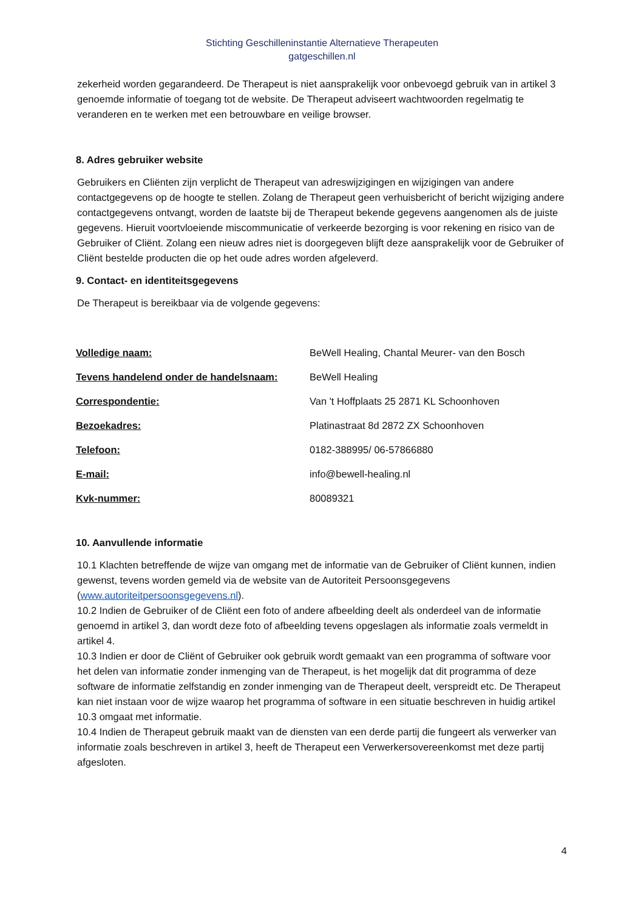Stichting Geschilleninstantie Alternatieve Therapeuten
gatgeschillen.nl
zekerheid worden gegarandeerd. De Therapeut is niet aansprakelijk voor onbevoegd gebruik van in artikel 3 genoemde informatie of toegang tot de website. De Therapeut adviseert wachtwoorden regelmatig te veranderen en te werken met een betrouwbare en veilige browser.
8. Adres gebruiker website
Gebruikers en Cliënten zijn verplicht de Therapeut van adreswijzigingen en wijzigingen van andere contactgegevens op de hoogte te stellen. Zolang de Therapeut geen verhuisbericht of bericht wijziging andere contactgegevens ontvangt, worden de laatste bij de Therapeut bekende gegevens aangenomen als de juiste gegevens. Hieruit voortvloeiende miscommunicatie of verkeerde bezorging is voor rekening en risico van de Gebruiker of Cliënt. Zolang een nieuw adres niet is doorgegeven blijft deze aansprakelijk voor de Gebruiker of Cliënt bestelde producten die op het oude adres worden afgeleverd.
9. Contact- en identiteitsgegevens
De Therapeut is bereikbaar via de volgende gegevens:
| Volledige naam: | BeWell Healing, Chantal Meurer- van den Bosch |
| Tevens handelend onder de handelsnaam: | BeWell Healing |
| Correspondentie: | Van 't Hoffplaats 25 2871 KL Schoonhoven |
| Bezoekadres: | Platinastraat 8d 2872 ZX Schoonhoven |
| Telefoon: | 0182-388995/ 06-57866880 |
| E-mail: | info@bewell-healing.nl |
| Kvk-nummer: | 80089321 |
10. Aanvullende informatie
10.1 Klachten betreffende de wijze van omgang met de informatie van de Gebruiker of Cliënt kunnen, indien gewenst, tevens worden gemeld via de website van de Autoriteit Persoonsgegevens (www.autoriteitpersoonsgegevens.nl).
10.2 Indien de Gebruiker of de Cliënt een foto of andere afbeelding deelt als onderdeel van de informatie genoemd in artikel 3, dan wordt deze foto of afbeelding tevens opgeslagen als informatie zoals vermeldt in artikel 4.
10.3 Indien er door de Cliënt of Gebruiker ook gebruik wordt gemaakt van een programma of software voor het delen van informatie zonder inmenging van de Therapeut, is het mogelijk dat dit programma of deze software de informatie zelfstandig en zonder inmenging van de Therapeut deelt, verspreidt etc. De Therapeut kan niet instaan voor de wijze waarop het programma of software in een situatie beschreven in huidig artikel 10.3 omgaat met informatie.
10.4 Indien de Therapeut gebruik maakt van de diensten van een derde partij die fungeert als verwerker van informatie zoals beschreven in artikel 3, heeft de Therapeut een Verwerkersovereenkomst met deze partij afgesloten.
4